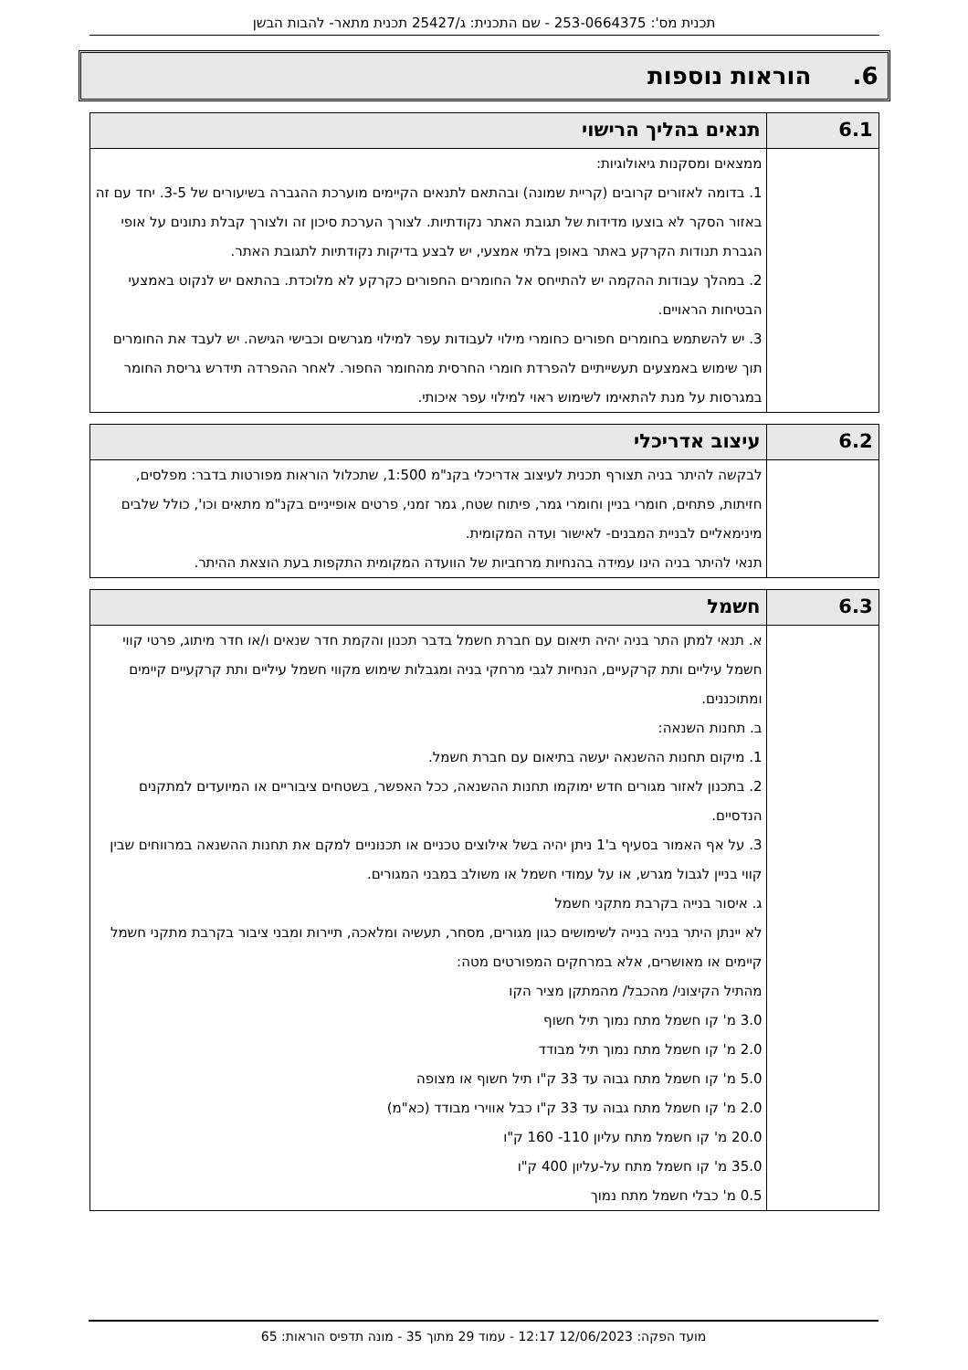תכנית מס': 253-0664375 - שם התכנית: ג/25427 תכנית מתאר- להבות הבשן
6. הוראות נוספות
| 6.1 | תנאים בהליך הרישוי |
| --- | --- |
| | ממצאים ומסקנות גיאולוגיות: 1. בדומה לאזורים קרובים (קריית שמונה) ובהתאם לתנאים הקיימים מוערכת ההגברה בשיעורים של 3-5. יחד עם זה באזור הסקר לא בוצעו מדידות של תגובת האתר נקודתיות. לצורך הערכת סיכון זה ולצורך קבלת נתונים על אופי הגברת תנודות הקרקע באתר באופן בלתי אמצעי, יש לבצע בדיקות נקודתיות לתגובת האתר. 2. במהלך עבודות ההקמה יש להתייחס אל החומרים החפורים כקרקע לא מלוכדת. בהתאם יש לנקוט באמצעי הבטיחות הראויים. 3. יש להשתמש בחומרים חפורים כחומרי מילוי לעבודות עפר למילוי מגרשים וכבישי הגישה. יש לעבד את החומרים תוך שימוש באמצעים תעשייתיים להפרדת חומרי החרסית מהחומר החפור. לאחר ההפרדה תידרש גריסת החומר במגרסות על מנת להתאימו לשימוש ראוי למילוי עפר איכותי. |
| 6.2 | עיצוב אדריכלי |
| --- | --- |
| | לבקשה להיתר בניה תצורף תכנית לעיצוב אדריכלי בקנ"מ 1:500, שתכלול הוראות מפורטות בדבר: מפלסים, חזיתות, פתחים, חומרי בניין וחומרי גמר, פיתוח שטח, גמר זמני, פרטים אופייניים בקנ"מ מתאים וכו', כולל שלבים מינימאליים לבניית המבנים- לאישור ועדה המקומית. תנאי להיתר בניה הינו עמידה בהנחיות מרחביות של הוועדה המקומית התקפות בעת הוצאת ההיתר. |
| 6.3 | חשמל |
| --- | --- |
| | א. תנאי למתן התר בניה יהיה תיאום עם חברת חשמל בדבר תכנון והקמת חדר שנאים ו/או חדר מיתוג, פרטי קווי חשמל עיליים ותת קרקעיים, הנחיות לגבי מרחקי בניה ומגבלות שימוש מקווי חשמל עיליים ותת קרקעיים קיימים ומתוכננים. ב. תחנות השנאה: 1. מיקום תחנות ההשנאה יעשה בתיאום עם חברת חשמל. 2. בתכנון לאזור מגורים חדש ימוקמו תחנות ההשנאה, ככל האפשר, בשטחים ציבוריים או המיועדים למתקנים הנדסיים. 3. על אף האמור בסעיף ב'1 ניתן יהיה בשל אילוצים טכניים או תכנוניים למקם את תחנות ההשנאה במרווחים שבין קווי בניין לגבול מגרש, או על עמודי חשמל או משולב במבני המגורים. ג. איסור בנייה בקרבת מתקני חשמל לא יינתן היתר בניה בנייה לשימושים כגון מגורים, מסחר, תעשיה ומלאכה, תיירות ומבני ציבור בקרבת מתקני חשמל קיימים או מאושרים, אלא במרחקים המפורטים מטה: מהתיל הקיצוני/ מהכבל/ מהמתקן מציר הקו 3.0 מ' קו חשמל מתח נמוך תיל חשוף 2.0 מ' קו חשמל מתח נמוך תיל מבודד 5.0 מ' קו חשמל מתח גבוה עד 33 ק"ו תיל חשוף או מצופה 2.0 מ' קו חשמל מתח גבוה עד 33 ק"ו כבל אווירי מבודד (כא"מ) 20.0 מ' קו חשמל מתח עליון 110- 160 ק"ו 35.0 מ' קו חשמל מתח על-עליון 400 ק"ו 0.5 מ' כבלי חשמל מתח נמוך |
מועד הפקה: 12/06/2023 12:17 - עמוד 29 מתוך 35 - מונה תדפיס הוראות: 65